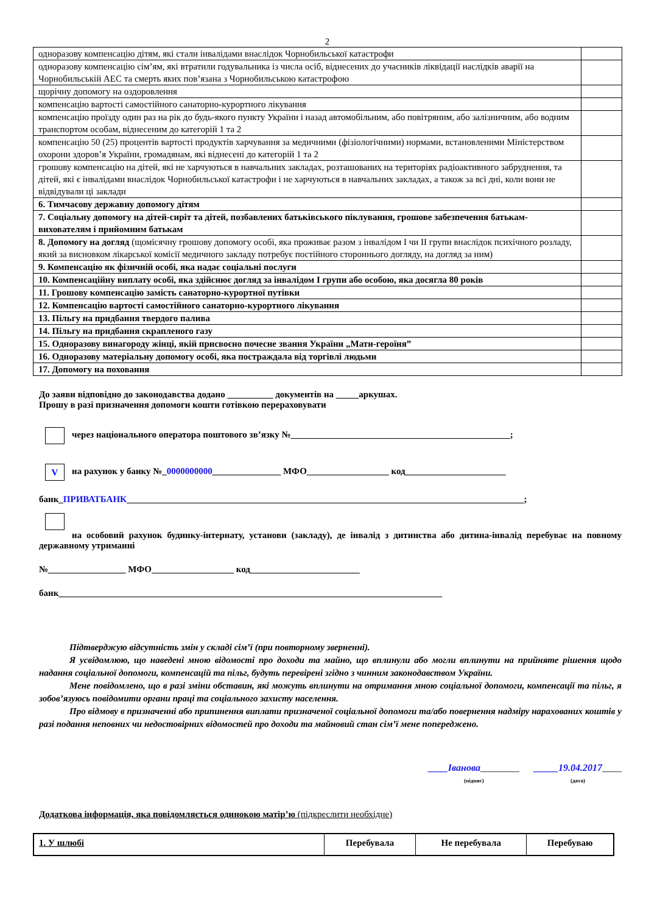2
| одноразову компенсацію дітям, які стали інвалідами внаслідок Чорнобильської катастрофи | |
| одноразову компенсацію сім’ям, які втратили годувальника із числа осіб, віднесених до учасників ліквідації наслідків аварії на Чорнобильській АЕС та смерть яких пов’язана з Чорнобильською катастрофою | |
| щорічну допомогу на оздоровлення | |
| компенсацію вартості самостійного санаторно-курортного лікування | |
| компенсацію проїзду один раз на рік до будь-якого пункту України і назад автомобільним, або повітряним, або залізничним, або водним транспортом особам, віднесеним до категорій 1 та 2 | |
| компенсацію 50 (25) процентів вартості продуктів харчування за медичними (фізіологічними) нормами, встановленими Міністерством охорони здоров’я України, громадянам, які віднесені до категорій 1 та 2 | |
| грошову компенсацію на дітей, які не харчуються в навчальних закладах, розташованих на територіях радіоактивного забруднення, та дітей, які є інвалідами внаслідок Чорнобильської катастрофи і не харчуються в навчальних закладах, а також за всі дні, коли вони не відвідували ці заклади | |
| 6. Тимчасову державну допомогу дітям | |
| 7. Соціальну допомогу на дітей-сиріт та дітей, позбавлених батьківського піклування, грошове забезпечення батькам-вихователям і прийомним батькам | |
| 8. Допомогу на догляд (щомісячну грошову допомогу особі, яка проживає разом з інвалідом I чи II групи внаслідок психічного розладу, який за висновком лікарської комісії медичного закладу потребує постійного стороннього догляду, на догляд за ним) | |
| 9. Компенсацію як фізичній особі, яка надає соціальні послуги | |
| 10. Компенсаційну виплату особі, яка здійснює догляд за інвалідом I групи або особою, яка досягла 80 років | |
| 11. Грошову компенсацію замість санаторно-курортної путівки | |
| 12. Компенсацію вартості самостійного санаторно-курортного лікування | |
| 13. Пільгу на придбання твердого палива | |
| 14. Пільгу на придбання скрапленого газу | |
| 15. Одноразову винагороду жінці, якій присвоєно почесне звання України „Мати-героїня” | |
| 16. Одноразову матеріальну допомогу особі, яка постраждала від торгівлі людьми | |
| 17. Допомогу на поховання | |
До заяви відповідно до законодавства додано __________ документів на _____аркушах.
Прошу в разі призначення допомоги кошти готівкою перераховувати
через національного оператора поштового зв’язку №________________________________________________;
Vна рахунок у банку №_0000000000_______________ МФО__________________ код______________________
банк_ПРИВАТБАНК_______________________________________________________________________________________;
на особовий рахунок будинку-інтернату, установи (закладу), де інвалід з дитинства або дитина-інвалід перебуває на повному державному утриманні
№_________________ МФО__________________ код________________________
банк____________________________________________________________________________________
Підтверджую відсутність змін у складі сім’ї (при повторному зверненні).
Я усвідомлюю, що наведені мною відомості про доходи та майно, що вплинули або могли вплинути на прийняте рішення щодо надання соціальної допомоги, компенсацій та пільг, будуть перевірені згідно з чинним законодавством України.
Мене повідомлено, що в разі зміни обставин, які можуть вплинути на отримання мною соціальної допомоги, компенсації та пільг, я зобов’язуюсь повідомити органи праці та соціального захисту населення.
Про відмову в призначенні або припинення виплати призначеної соціальної допомоги та/або повернення надміру нарахованих коштів у разі подання неповних чи недостовірних відомостей про доходи та майновий стан сім’ї мене попереджено.
____Іванова________
(підпис)
_____19.04.2017____
(дата)
Додаткова інформація, яка повідомляється одинокою матір’ю (підкреслити необхідне)
| 1. У шлюбі | Перебувала | Не перебувала | Перебуваю |